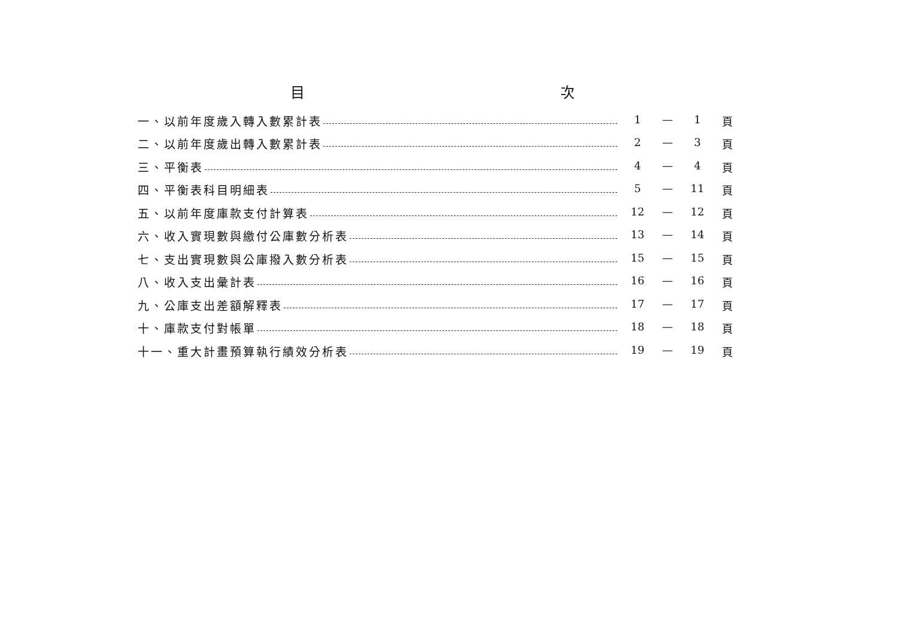目 次
一、以前年度歲入轉入數累計表 1 — 1 頁
二、以前年度歲出轉入數累計表 2 — 3 頁
三、平衡表 4 — 4 頁
四、平衡表科目明細表 5 — 11 頁
五、以前年度庫款支付計算表 12 — 12 頁
六、收入實現數與繳付公庫數分析表 13 — 14 頁
七、支出實現數與公庫撥入數分析表 15 — 15 頁
八、收入支出彙計表 16 — 16 頁
九、公庫支出差額解釋表 17 — 17 頁
十、庫款支付對帳單 18 — 18 頁
十一、重大計畫預算執行績效分析表 19 — 19 頁